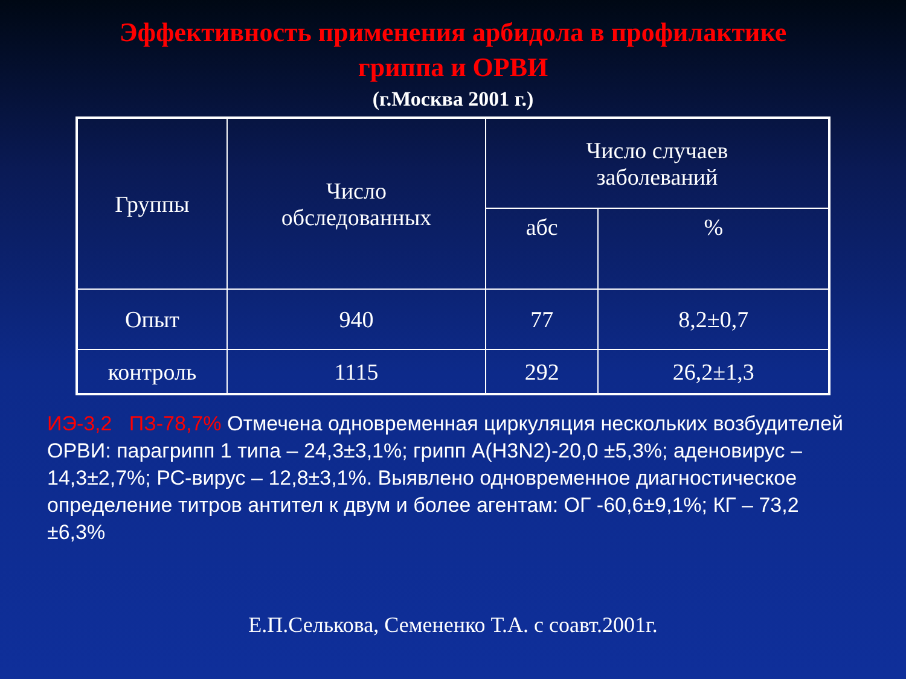Эффективность применения арбидола в профилактике
гриппа и ОРВИ
(г.Москва 2001 г.)
| Группы | Число обследованных | Число случаев заболеваний | |
| --- | --- | --- | --- |
| | | абс | % |
| Опыт | 940 | 77 | 8,2±0,7 |
| контроль | 1115 | 292 | 26,2±1,3 |
ИЭ-3,2 ПЗ-78,7% Отмечена одновременная циркуляция нескольких возбудителей ОРВИ: парагрипп 1 типа – 24,3±3,1%; грипп А(Н3N2)-20,0 ±5,3%; аденовирус – 14,3±2,7%; РС-вирус – 12,8±3,1%. Выявлено одновременное диагностическое определение титров антител к двум и более агентам: ОГ -60,6±9,1%; КГ – 73,2 ±6,3%
Е.П.Селькова, Семененко Т.А. с соавт.2001г.